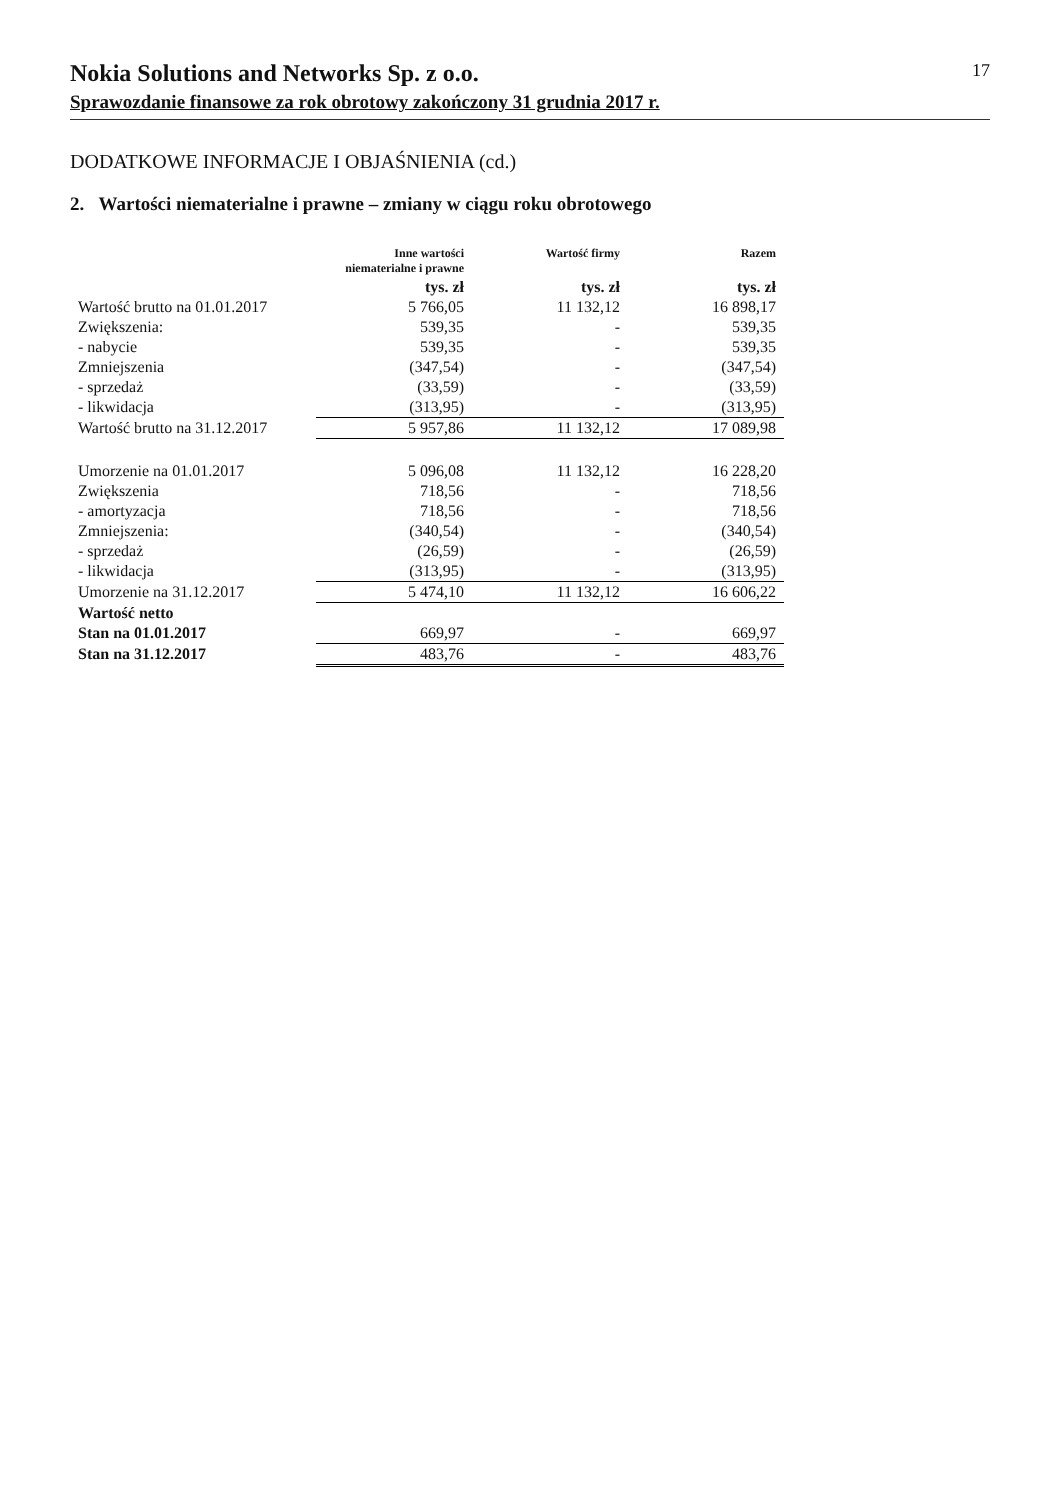Nokia Solutions and Networks Sp. z o.o.
Sprawozdanie finansowe za rok obrotowy zakończony 31 grudnia 2017 r.
17
DODATKOWE INFORMACJE I OBJAŚNIENIA (cd.)
2. Wartości niematerialne i prawne – zmiany w ciągu roku obrotowego
| | Inne wartości niematerialne i prawne | Wartość firmy | Razem |
| --- | --- | --- | --- |
| | tys. zł | tys. zł | tys. zł |
| Wartość brutto na 01.01.2017 | 5 766,05 | 11 132,12 | 16 898,17 |
| Zwiększenia: | 539,35 | - | 539,35 |
| - nabycie | 539,35 | - | 539,35 |
| Zmniejszenia | (347,54) | - | (347,54) |
| - sprzedaż | (33,59) | - | (33,59) |
| - likwidacja | (313,95) | - | (313,95) |
| Wartość brutto na 31.12.2017 | 5 957,86 | 11 132,12 | 17 089,98 |
| Umorzenie na 01.01.2017 | 5 096,08 | 11 132,12 | 16 228,20 |
| Zwiększenia | 718,56 | - | 718,56 |
| - amortyzacja | 718,56 | - | 718,56 |
| Zmniejszenia: | (340,54) | - | (340,54) |
| - sprzedaż | (26,59) | - | (26,59) |
| - likwidacja | (313,95) | - | (313,95) |
| Umorzenie na 31.12.2017 | 5 474,10 | 11 132,12 | 16 606,22 |
| Wartość netto | | | |
| Stan na 01.01.2017 | 669,97 | - | 669,97 |
| Stan na 31.12.2017 | 483,76 | - | 483,76 |